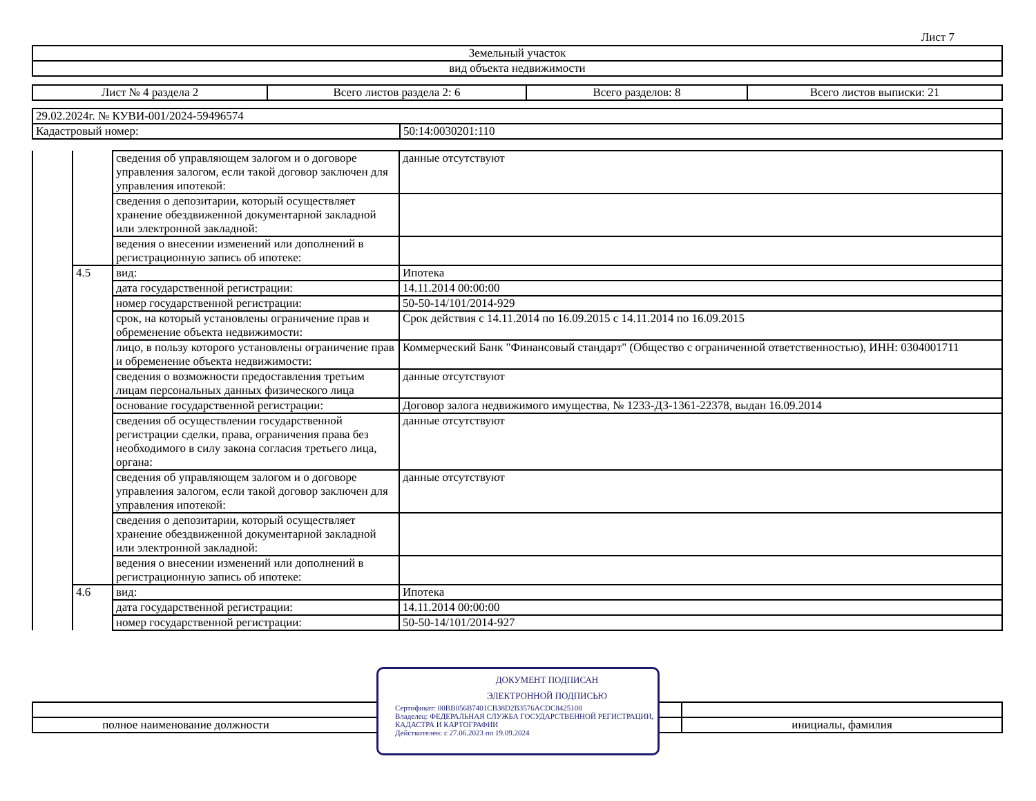Лист 7
| Земельный участок |
| вид объекта недвижимости |
| Лист № 4 раздела 2 | Всего листов раздела 2: 6 | Всего разделов: 8 | Всего листов выписки: 21 |
| 29.02.2024г. № КУВИ-001/2024-59496574 | |
| Кадастровый номер: | 50:14:0030201:110 |
| | | сведения об управляющем залогом и о договоре управления залогом, если такой договор заключен для управления ипотекой: | данные отсутствуют |
| | | сведения о депозитарии, который осуществляет хранение обездвиженной документарной закладной или электронной закладной: | |
| | | ведения о внесении изменений или дополнений в регистрационную запись об ипотеке: | |
| | 4.5 | вид: | Ипотека |
| | | дата государственной регистрации: | 14.11.2014 00:00:00 |
| | | номер государственной регистрации: | 50-50-14/101/2014-929 |
| | | срок, на который установлены ограничение прав и обременение объекта недвижимости: | Срок действия с 14.11.2014 по 16.09.2015 с 14.11.2014 по 16.09.2015 |
| | | лицо, в пользу которого установлены ограничение прав и обременение объекта недвижимости: | Коммерческий Банк "Финансовый стандарт" (Общество с ограниченной ответственностью), ИНН: 0304001711 |
| | | сведения о возможности предоставления третьим лицам персональных данных физического лица | данные отсутствуют |
| | | основание государственной регистрации: | Договор залога недвижимого имущества, № 1233-ДЗ-1361-22378, выдан 16.09.2014 |
| | | сведения об осуществлении государственной регистрации сделки, права, ограничения права без необходимого в силу закона согласия третьего лица, органа: | данные отсутствуют |
| | | сведения об управляющем залогом и о договоре управления залогом, если такой договор заключен для управления ипотекой: | данные отсутствуют |
| | | сведения о депозитарии, который осуществляет хранение обездвиженной документарной закладной или электронной закладной: | |
| | | ведения о внесении изменений или дополнений в регистрационную запись об ипотеке: | |
| | 4.6 | вид: | Ипотека |
| | | дата государственной регистрации: | 14.11.2014 00:00:00 |
| | | номер государственной регистрации: | 50-50-14/101/2014-927 |
| полное наименование должности | инициалы, фамилия |
ДОКУМЕНТ ПОДПИСАН
ЭЛЕКТРОННОЙ ПОДПИСЬЮ
Сертификат: 00BB056B7401CB38D2B3576ACDC8425108
Владелец: ФЕДЕРАЛЬНАЯ СЛУЖБА ГОСУДАРСТВЕННОЙ РЕГИСТРАЦИИ, КАДАСТРА И КАРТОГРАФИИ
Действителен: с 27.06.2023 по 19.09.2024